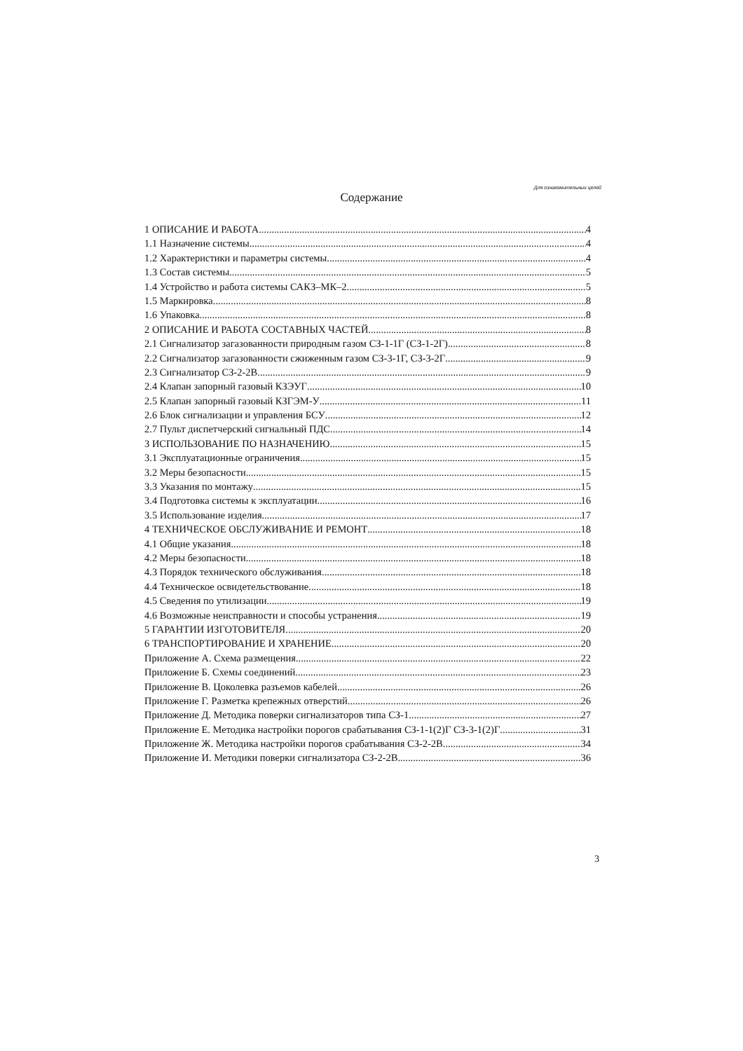Для ознакомительных целей
Содержание
1 ОПИСАНИЕ И РАБОТА 4
1.1 Назначение системы 4
1.2 Характеристики и параметры системы 4
1.3 Состав системы 5
1.4 Устройство и работа системы САКЗ–МК–2 5
1.5 Маркировка 8
1.6 Упаковка 8
2 ОПИСАНИЕ И РАБОТА СОСТАВНЫХ ЧАСТЕЙ 8
2.1 Сигнализатор загазованности природным газом СЗ-1-1Г (СЗ-1-2Г) 8
2.2 Сигнализатор загазованности сжиженным газом СЗ-3-1Г, СЗ-3-2Г 9
2.3 Сигнализатор СЗ-2-2В 9
2.4 Клапан запорный газовый КЗЭУГ 10
2.5 Клапан запорный газовый КЗГЭМ-У 11
2.6 Блок сигнализации и управления БСУ 12
2.7 Пульт диспетчерский сигнальный ПДС 14
3 ИСПОЛЬЗОВАНИЕ ПО НАЗНАЧЕНИЮ 15
3.1 Эксплуатационные ограничения 15
3.2 Меры безопасности 15
3.3 Указания по монтажу 15
3.4 Подготовка системы к эксплуатации 16
3.5 Использование изделия 17
4 ТЕХНИЧЕСКОЕ ОБСЛУЖИВАНИЕ И РЕМОНТ 18
4.1 Общие указания 18
4.2 Меры безопасности 18
4.3 Порядок технического обслуживания 18
4.4 Техническое освидетельствование 18
4.5 Сведения по утилизации 19
4.6 Возможные неисправности и способы устранения 19
5 ГАРАНТИИ ИЗГОТОВИТЕЛЯ 20
6 ТРАНСПОРТИРОВАНИЕ И ХРАНЕНИЕ 20
Приложение А. Схема размещения 22
Приложение Б. Схемы соединений 23
Приложение В. Цоколевка разъемов кабелей 26
Приложение Г. Разметка крепежных отверстий 26
Приложение Д. Методика поверки сигнализаторов типа СЗ-1 27
Приложение Е. Методика настройки порогов срабатывания СЗ-1-1(2)Г СЗ-3-1(2)Г 31
Приложение Ж. Методика настройки порогов срабатывания СЗ-2-2В 34
Приложение И. Методики поверки сигнализатора СЗ-2-2В 36
3